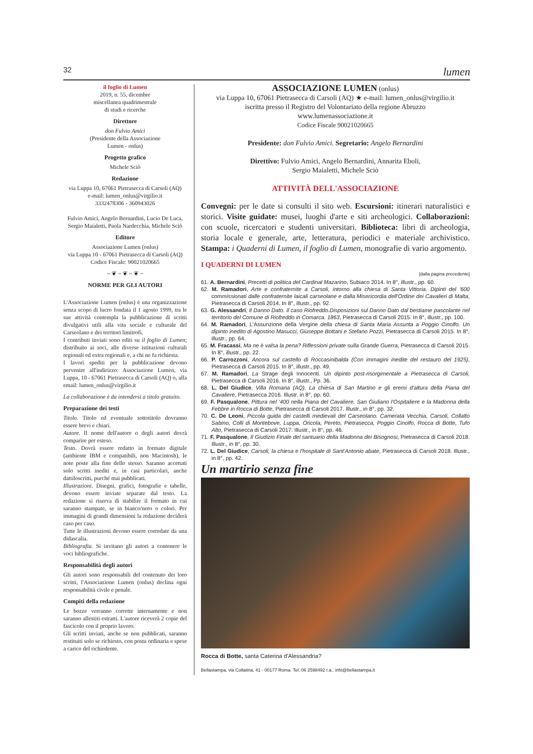32 lumen
il foglio di Lumen
2019, n. 55, dicembre
miscellanea quadrimestrale
di studi e ricerche
Direttore
don Fulvio Amici
(Presidente della Associazione
Lumen - onlus)
Progetto grafico
Michele Sciò
Redazione
via Luppa 10, 67061 Pietrasecca di Carsoli (AQ)
e-mail: lumen_onlus@virgilio.it
3332478306 - 360943026
Fulvio Amici, Angelo Bernardini, Lucio De Luca, Sergio Maialetti, Paola Nardecchia, Michele Sciò
Editore
Associazione Lumen (onlus)
via Luppa 10 - 67061 Pietrasecca di Carsoli (AQ)
Codice Fiscale: 90021020665
~ ❦ ~ ❦ ~ ❦ ~
NORME PER GLI AUTORI
L'Associazione Lumen (onlus) è una organizzazione senza scopo di lucro fondata il 1 agosto 1999, tra le sue attività contempla la pubblicazione di scritti divulgativi utili alla vita sociale e culturale del Carseolano e dei territori limitrofi.
I contributi inviati sono editi su il foglio di Lumen; distribuito ai soci, alle diverse istituzioni culturali regionali ed extra regionali e, a chi ne fa richiesta.
I lavori spediti per la pubblicazione devono pervenire all'indirizzo: Associazione Lumen, via Luppa, 10 - 67061 Pietrasecca di Carsoli (AQ) o, alla email: lumen_onlus@virgilio.it
La collaborazione è da intendersi a titolo gratuito.
Preparazione dei testi
Titolo. Titolo ed eventuale sottotitolo dovranno essere brevi e chiari.
Autore. Il nome dell'autore o degli autori dovrà comparire per esteso.
Testo. Dovrà essere redatto in formato digitale (ambiente IBM e compatibili, non Macintosh), le note poste alla fine dello stesso. Saranno accettati solo scritti inediti e, in casi particolari, anche dattiloscritti, purché mai pubblicati.
Illustrazioni. Disegni, grafici, fotografie e tabelle, devono essere inviate separate dal testo. La redazione si riserva di stabilire il formato in cui saranno stampate, se in bianco/nero o colori. Per immagini di grandi dimensioni la redazione deciderà caso per caso.
Tutte le illustrazioni devono essere corredate da una didascalia.
Bibliografia. Si invitano gli autori a contenere le voci bibliografiche.
Responsabilità degli autori
Gli autori sono responsabili del contenuto dei loro scritti, l'Associazione Lumen (onlus) declina ogni responsabilità civile e penale.
Compiti della redazione
Le bozze verranno corrette internamente e non saranno allestiti estratti. L'autore riceverà 2 copie del fascicolo con il proprio lavoro.
Gli scritti inviati, anche se non pubblicati, saranno restituiti solo se richiesto, con posta ordinaria e spese a carico del richiedente.
ASSOCIAZIONE LUMEN (onlus)
via Luppa 10, 67061 Pietrasecca di Carsoli (AQ) ★ e-mail: lumen_onlus@virgilio.it
iscritta presso il Registro del Volontariato della regione Abruzzo
www.lumenassociazione.it
Codice Fiscale 90021020665
Presidente: don Fulvio Amici. Segretario: Angelo Bernardini
Direttivo: Fulvio Amici, Angelo Bernardini, Annarita Eboli,
Sergio Maialetti, Michele Sciò
ATTIVITÀ DELL'ASSOCIAZIONE
Convegni: per le date si consulti il sito web. Escursioni: itinerari naturalistici e storici. Visite guidate: musei, luoghi d'arte e siti archeologici. Collaborazioni: con scuole, ricercatori e studenti universitari. Biblioteca: libri di archeologia, storia locale e generale, arte, letteratura, periodici e materiale archivistico. Stampa: i Quaderni di Lumen, il foglio di Lumen, monografie di vario argomento.
I QUADERNI DI LUMEN
[dalla pagina precedente]
61. A. Bernardini, Precetti di politica del Cardinal Mazarino, Subiaco 2014. In 8°, illustr., pp. 60.
62. M. Ramadori, Arte e confraternite a Carsoli, intorno alla chiesa di Santa Vittoria. Dipinti del '600 commissionati dalle confraternite laicali carseolane e dalla Misericordia dell'Ordine dei Cavalieri di Malta, Pietrasecca di Carsoli 2014. In 8°, illustr., pp. 92.
63. G. Alessandri, Il Danno Dato. Il caso Riofreddo.Disposizioni sul Danno Dato dal bestiame pascolante nel territorio del Comune di Riofreddo in Comarca. 1863, Pietrasecca di Carsoli 2015. In 8°, illustr., pp. 100.
64. M. Ramadori, L'Assunzione della Vergine della chiesa di Santa Maria Assunta a Poggio Cinolfo. Un dipinto inedito di Agostino Masucci, Giuseppe Bottani e Stefano Pozzi, Pietrasecca di Carsoli 2015. In 8°, illustr., pp. 64.
65. M. Fracassi, Ma ne è valsa la pena? Riflessioni private sulla Grande Guerra, Pietrasecca di Carsoli 2015. In 8°, illustr., pp. 22.
66. P. Carrozzoni, Ancora sul castello di Roccasinibalda (Con immagini inedite del restauro del 1925), Pietrasecca di Carsoli 2015. In 8°, illustr., pp. 49.
67. M. Ramadori, La Strage degli Innocenti. Un dipinto post-risorgimentale a Pietrasecca di Carsoli, Pietrasecca di Carsoli 2016. In 8°, illustr., Pp. 36.
68. L. Del Giudice, Villa Romana (AQ). La chiesa di San Martino e gli eremi d'altura della Piana del Cavaliere, Pietrasecca 2016. Illustr. in 8°, pp. 60.
69. F. Pasqualone, Pittura nel '400 nella Piana del Cavaliere. San Giuliano l'Ospitaliere e la Madonna della Febbre in Rocca di Botte, Pietrasecca di Carsoli 2017. Illustr., in 8°, pp. 32.
70. C. De Leoni, Piccola guida dei castelli medievali del Carseolano. Camerata Vecchia, Carsoli, Collalto Sabino, Colli di Montebove, Luppa, Oricola, Pereto, Pietrasecca, Poggio Cinolfo, Rocca di Botte, Tufo Alto, Pietrasecca di Carsoli 2017. Illustr., in 8°, pp. 46.
71. F. Pasqualone, Il Giudizio Finale del santuario della Madonna dei Bisognosi, Pietrasecca di Carsoli 2018. Illustr., in 8°, pp. 30.
72. L. Del Giudice, Carsoli, la chiesa e l'hospitale di Sant'Antonio abate, Pietrasecca di Carsoli 2018. Illustr., in 8°, pp. 42.
Un martirio senza fine
Rocca di Botte, santa Caterina d'Alessandria?
Bellastampa, via Collatina, 41 - 00177 Roma. Tel. 06 2598492 r.a., info@bellastampa.it